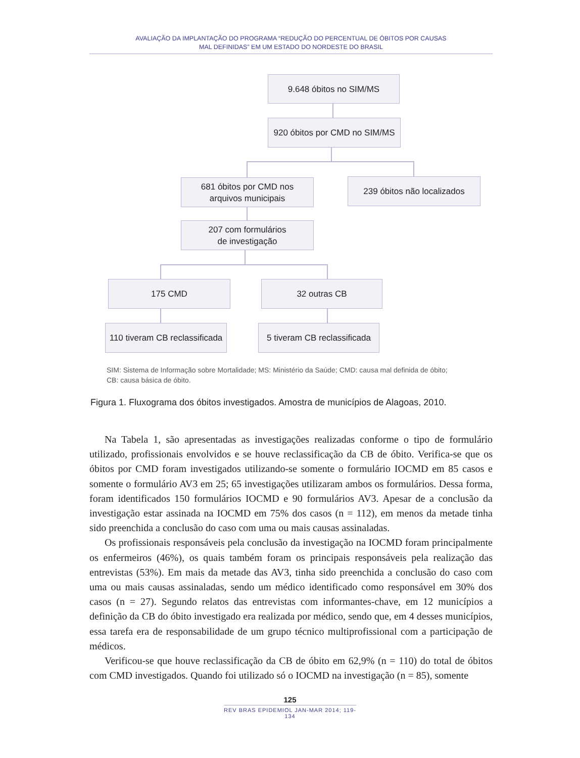AVALIAÇÃO DA IMPLANTAÇÃO DO PROGRAMA “REDUÇÃO DO PERCENTUAL DE ÓBITOS POR CAUSAS
MAL DEFINIDAS” EM UM ESTADO DO NORDESTE DO BRASIL
9.648 óbitos no SIM/MS
920 óbitos por CMD no SIM/MS
681 óbitos por CMD nos
arquivos municipais
239 óbitos não localizados
207 com formulários
de investigação
175 CMD 32 outras CB
110 tiveram CB reclassificada
5 tiveram CB reclassificada
SIM: Sistema de Informação sobre Mortalidade; MS: Ministério da Saúde; CMD: causa mal definida de óbito;
CB: causa básica de óbito.
Figura 1. Fluxograma dos óbitos investigados. Amostra de municípios de Alagoas, 2010.
Na Tabela 1, são apresentadas as investigações realizadas conforme o tipo de formulário utilizado, profissionais envolvidos e se houve reclassificação da CB de óbito. Verifica-se que os óbitos por CMD foram investigados utilizando-se somente o formulário IOCMD em 85 casos e somente o formulário AV3 em 25; 65 investigações utilizaram ambos os formulários. Dessa forma, foram identificados 150 formulários IOCMD e 90 formulários AV3. Apesar de a conclusão da investigação estar assinada na IOCMD em 75% dos casos (n = 112), em menos da metade tinha sido preenchida a conclusão do caso com uma ou mais causas assinaladas.
Os profissionais responsáveis pela conclusão da investigação na IOCMD foram principalmente os enfermeiros (46%), os quais também foram os principais responsáveis pela realização das entrevistas (53%). Em mais da metade das AV3, tinha sido preenchida a conclusão do caso com uma ou mais causas assinaladas, sendo um médico identificado como responsável em 30% dos casos (n = 27). Segundo relatos das entrevistas com informantes-chave, em 12 municípios a definição da CB do óbito investigado era realizada por médico, sendo que, em 4 desses municípios, essa tarefa era de responsabilidade de um grupo técnico multiprofissional com a participação de médicos.
Verificou-se que houve reclassificação da CB de óbito em 62,9% (n = 110) do total de óbitos com CMD investigados. Quando foi utilizado só o IOCMD na investigação (n = 85), somente
125
REV BRAS EPIDEMIOL JAN-MAR 2014; 119-134